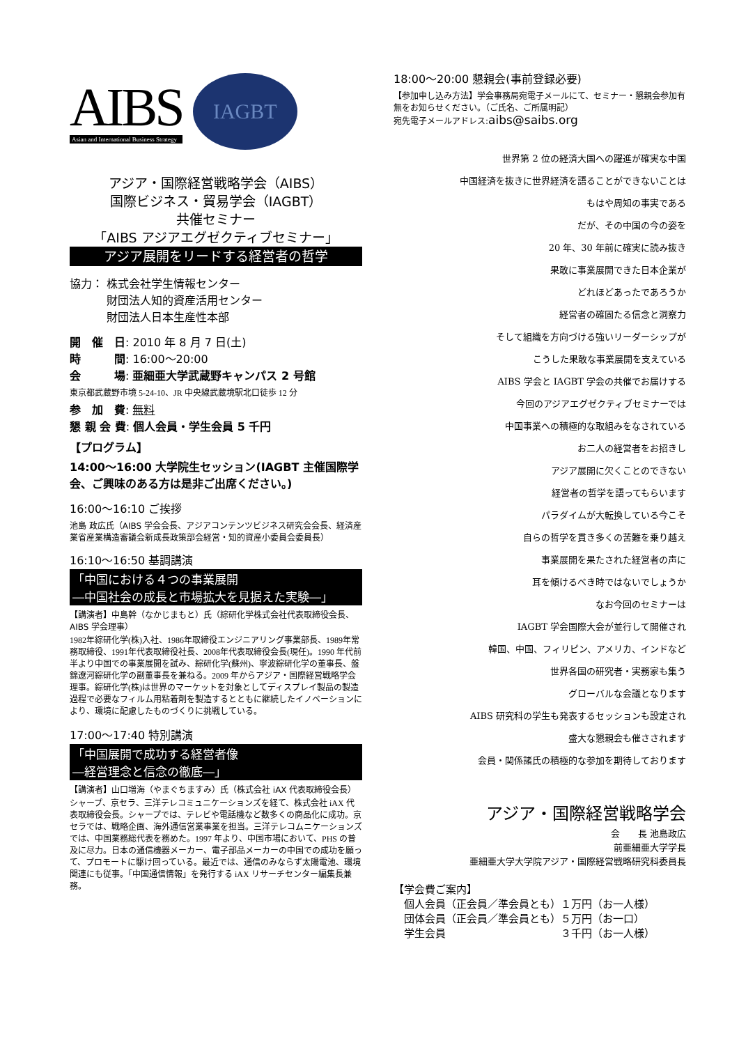AIBS
Asian and International Business Strategy
IAGBT
アジア・国際経営戦略学会（AIBS）
国際ビジネス・貿易学会（IAGBT）
共催セミナー
「AIBS アジアエグゼクティブセミナー」
アジア展開をリードする経営者の哲学
協力： 株式会社学生情報センター
　　　 財団法人知的資産活用センター
　　　 財団法人日本生産性本部
開　催　日: 2010 年 8 月 7 日(土)
時　　　間: 16:00〜20:00
会　　　場: 亜細亜大学武蔵野キャンパス 2 号館
東京都武蔵野市境 5-24-10、JR 中央線武蔵境駅北口徒歩 12 分
参　加　費: 無料
懇 親 会 費: 個人会員・学生会員 5 千円
【プログラム】
14:00〜16:00 大学院生セッション(IAGBT 主催国際学会、ご興味のある方は是非ご出席ください。)
16:00〜16:10 ご挨拶
池島 政広氏（AIBS 学会会長、アジアコンテンツビジネス研究会会長、経済産業省産業構造審議会新成長政策部会経営・知的資産小委員会委員長）
16:10〜16:50 基調講演
「中国における４つの事業展開
―中国社会の成長と市場拡大を見据えた実験―」
【講演者】中島幹（なかじまもと）氏（綜研化学株式会社代表取締役会長、AIBS 学会理事）
1982年綜研化学(株)入社、1986年取締役エンジニアリング事業部長、1989年常務取締役、1991年代表取締役社長、2008年代表取締役会長(現任)。1990 年代前半より中国での事業展開を試み、綜研化学(蘇州)、寧波綜研化学の董事長、盤錦遼河綜研化学の副董事長を兼ねる。2009 年からアジア・国際経営戦略学会理事。綜研化学(株)は世界のマーケットを対象としてディスプレイ製品の製造過程で必要なフィルム用粘着剤を製造するとともに継続したイノベーションにより、環境に配慮したものづくりに挑戦している。
17:00〜17:40 特別講演
「中国展開で成功する経営者像
―経営理念と信念の徹底―」
【講演者】山口増海（やまぐちますみ）氏（株式会社 iAX 代表取締役会長）
シャープ、京セラ、三洋テレコミュニケーションズを経て、株式会社 iAX 代表取締役会長。シャープでは、テレビや電話機など数多くの商品化に成功。京セラでは、戦略企画、海外通信営業事業を担当。三洋テレコムニケーションズでは、中国業務総代表を務めた。1997 年より、中国市場において、PHS の普及に尽力。日本の通信機器メーカー、電子部品メーカーの中国での成功を願って、プロモートに駆け回っている。最近では、通信のみならず太陽電池、環境関連にも従事。「中国通信情報」を発行する iAX リサーチセンター編集長兼務。
18:00〜20:00 懇親会(事前登録必要)
【参加申し込み方法】学会事務局宛電子メールにて、セミナー・懇親会参加有無をお知らせください。（ご氏名、ご所属明記）
宛先電子メールアドレス:aibs@saibs.org
世界第 2 位の経済大国への躍進が確実な中国
中国経済を抜きに世界経済を語ることができないことは
もはや周知の事実である
だが、その中国の今の姿を
20 年、30 年前に確実に読み抜き
果敢に事業展開できた日本企業が
どれほどあったであろうか
経営者の確固たる信念と洞察力
そして組織を方向づける強いリーダーシップが
こうした果敢な事業展開を支えている
AIBS 学会と IAGBT 学会の共催でお届けする
今回のアジアエグゼクティブセミナーでは
中国事業への積極的な取組みをなされている
お二人の経営者をお招きし
アジア展開に欠くことのできない
経営者の哲学を語ってもらいます
パラダイムが大転換している今こそ
自らの哲学を貫き多くの苦難を乗り越え
事業展開を果たされた経営者の声に
耳を傾けるべき時ではないでしょうか
なお今回のセミナーは
IAGBT 学会国際大会が並行して開催され
韓国、中国、フィリピン、アメリカ、インドなど
世界各国の研究者・実務家も集う
グローバルな会議となります
AIBS 研究科の学生も発表するセッションも設定され
盛大な懇親会も催さされます
会員・関係諸氏の積極的な参加を期待しております
アジア・国際経営戦略学会
会　　長 池島政広
前亜細亜大学学長
亜細亜大学大学院アジア・国際経営戦略研究科委員長
【学会費ご案内】
　個人会員（正会員／準会員とも）１万円（お一人様）
　団体会員（正会員／準会員とも）５万円（お一口）
　学生会員　　　　　　　　　　　３千円（お一人様）